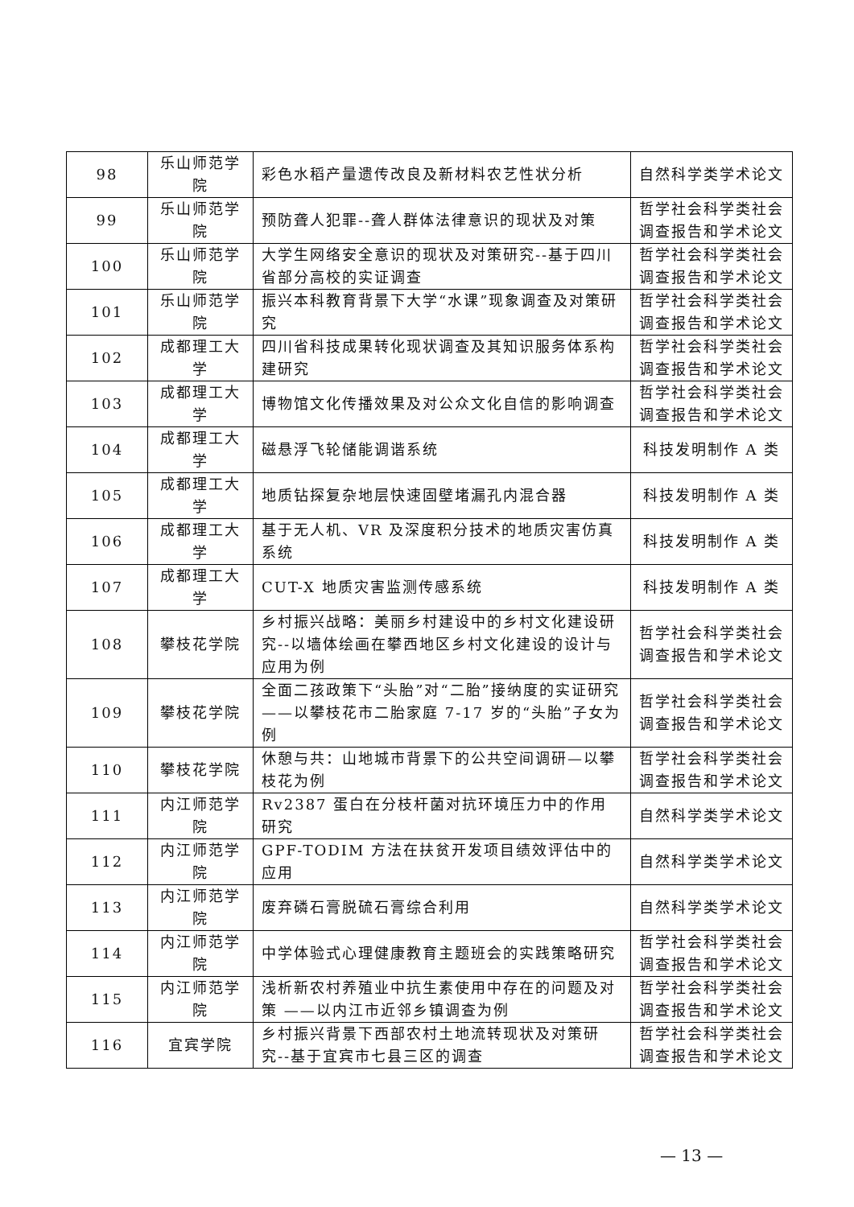| 98 | 乐山师范学院 | 彩色水稻产量遗传改良及新材料农艺性状分析 | 自然科学类学术论文 |
| 99 | 乐山师范学院 | 预防聋人犯罪--聋人群体法律意识的现状及对策 | 哲学社会科学类社会调查报告和学术论文 |
| 100 | 乐山师范学院 | 大学生网络安全意识的现状及对策研究--基于四川省部分高校的实证调查 | 哲学社会科学类社会调查报告和学术论文 |
| 101 | 乐山师范学院 | 振兴本科教育背景下大学“水课”现象调查及对策研究 | 哲学社会科学类社会调查报告和学术论文 |
| 102 | 成都理工大学 | 四川省科技成果转化现状调查及其知识服务体系构建研究 | 哲学社会科学类社会调查报告和学术论文 |
| 103 | 成都理工大学 | 博物馆文化传播效果及对公众文化自信的影响调查 | 哲学社会科学类社会调查报告和学术论文 |
| 104 | 成都理工大学 | 磁悬浮飞轮储能调谐系统 | 科技发明制作 A 类 |
| 105 | 成都理工大学 | 地质钻探复杂地层快速固壁堵漏孔内混合器 | 科技发明制作 A 类 |
| 106 | 成都理工大学 | 基于无人机、VR 及深度积分技术的地质灾害仿真系统 | 科技发明制作 A 类 |
| 107 | 成都理工大学 | CUT-X 地质灾害监测传感系统 | 科技发明制作 A 类 |
| 108 | 攀枝花学院 | 乡村振兴战略：美丽乡村建设中的乡村文化建设研究--以墙体绘画在攀西地区乡村文化建设的设计与应用为例 | 哲学社会科学类社会调查报告和学术论文 |
| 109 | 攀枝花学院 | 全面二孩政策下“头胎”对“二胎”接纳度的实证研究——以攀枝花市二胎家庭 7-17 岁的“头胎”子女为例 | 哲学社会科学类社会调查报告和学术论文 |
| 110 | 攀枝花学院 | 休憩与共：山地城市背景下的公共空间调研—以攀枝花为例 | 哲学社会科学类社会调查报告和学术论文 |
| 111 | 内江师范学院 | Rv2387 蛋白在分枝杆菌对抗环境压力中的作用研究 | 自然科学类学术论文 |
| 112 | 内江师范学院 | GPF-TODIM 方法在扶贫开发项目绩效评估中的应用 | 自然科学类学术论文 |
| 113 | 内江师范学院 | 废弃磷石膏脱硫石膏综合利用 | 自然科学类学术论文 |
| 114 | 内江师范学院 | 中学体验式心理健康教育主题班会的实践策略研究 | 哲学社会科学类社会调查报告和学术论文 |
| 115 | 内江师范学院 | 浅析新农村养殖业中抗生素使用中存在的问题及对策 ——以内江市近邻乡镇调查为例 | 哲学社会科学类社会调查报告和学术论文 |
| 116 | 宜宾学院 | 乡村振兴背景下西部农村土地流转现状及对策研究--基于宜宾市七县三区的调查 | 哲学社会科学类社会调查报告和学术论文 |
— 13 —